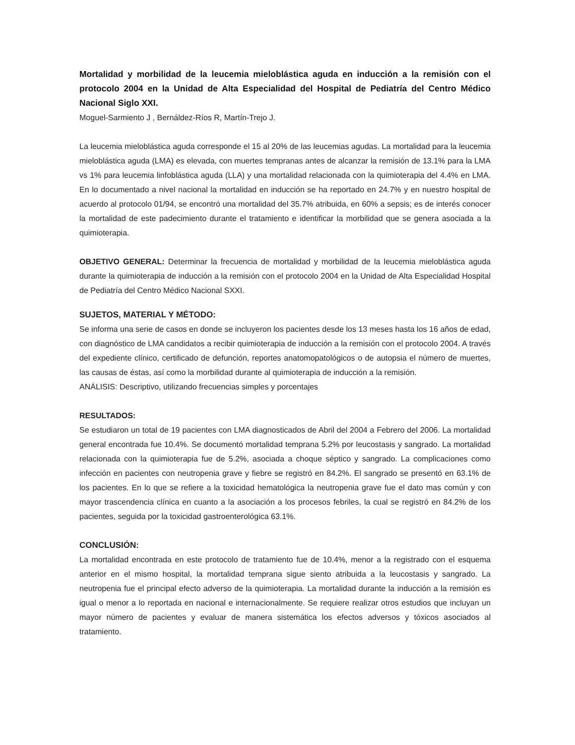Mortalidad y morbilidad de la leucemia mieloblástica aguda en inducción a la remisión con el protocolo 2004 en la Unidad de Alta Especialidad del Hospital de Pediatría del Centro Médico Nacional Siglo XXI.
Moguel-Sarmiento J , Bernáldez-Ríos R, Martín-Trejo J.
La leucemia mieloblástica aguda corresponde el 15 al 20% de las leucemias agudas. La mortalidad para la leucemia mieloblástica aguda (LMA) es elevada, con muertes tempranas antes de alcanzar la remisión de 13.1% para la LMA vs 1% para leucemia linfoblástica aguda (LLA) y una mortalidad relacionada con la quimioterapia del 4.4% en LMA. En lo documentado a nivel nacional la mortalidad en inducción se ha reportado en 24.7% y en nuestro hospital de acuerdo al protocolo 01/94, se encontró una mortalidad del 35.7% atribuida, en 60% a sepsis; es de interés conocer la mortalidad de este padecimiento durante el tratamiento e identificar la morbilidad que se genera asociada a la quimioterapia.
OBJETIVO GENERAL: Determinar la frecuencia de mortalidad y morbilidad de la leucemia mieloblástica aguda durante la quimioterapia de inducción a la remisión con el protocolo 2004 en la Unidad de Alta Especialidad Hospital de Pediatría del Centro Médico Nacional SXXI.
SUJETOS, MATERIAL Y MÉTODO:
Se informa una serie de casos en donde se incluyeron los pacientes desde los 13 meses hasta los 16 años de edad, con diagnóstico de LMA candidatos a recibir quimioterapia de inducción a la remisión con el protocolo 2004. A través del expediente clínico, certificado de defunción, reportes anatomopatológicos o de autopsia el número de muertes, las causas de éstas, así como la morbilidad durante al quimioterapia de inducción a la remisión.
ANÁLISIS: Descriptivo, utilizando frecuencias simples y porcentajes
RESULTADOS:
Se estudiaron un total de 19 pacientes con LMA diagnosticados de Abril del 2004 a Febrero del 2006. La mortalidad general encontrada fue 10.4%. Se documentó mortalidad temprana 5.2% por leucostasis y sangrado. La mortalidad relacionada con la quimioterapia fue de 5.2%, asociada a choque séptico y sangrado. La complicaciones como infección en pacientes con neutropenia grave y fiebre se registró en 84.2%. El sangrado se presentó en 63.1% de los pacientes. En lo que se refiere a la toxicidad hematológica la neutropenia grave fue el dato mas común y con mayor trascendencia clínica en cuanto a la asociación a los procesos febriles, la cual se registró en 84.2% de los pacientes, seguida por la toxicidad gastroenterológica 63.1%.
CONCLUSIÓN:
La mortalidad encontrada en este protocolo de tratamiento fue de 10.4%, menor a la registrado con el esquema anterior en el mismo hospital, la mortalidad temprana sigue siento atribuida a la leucostasis y sangrado. La neutropenia fue el principal efecto adverso de la quimioterapia. La mortalidad durante la inducción a la remisión es igual o menor a lo reportada en nacional e internacionalmente. Se requiere realizar otros estudios que incluyan un mayor número de pacientes y evaluar de manera sistemática los efectos adversos y tóxicos asociados al tratamiento.